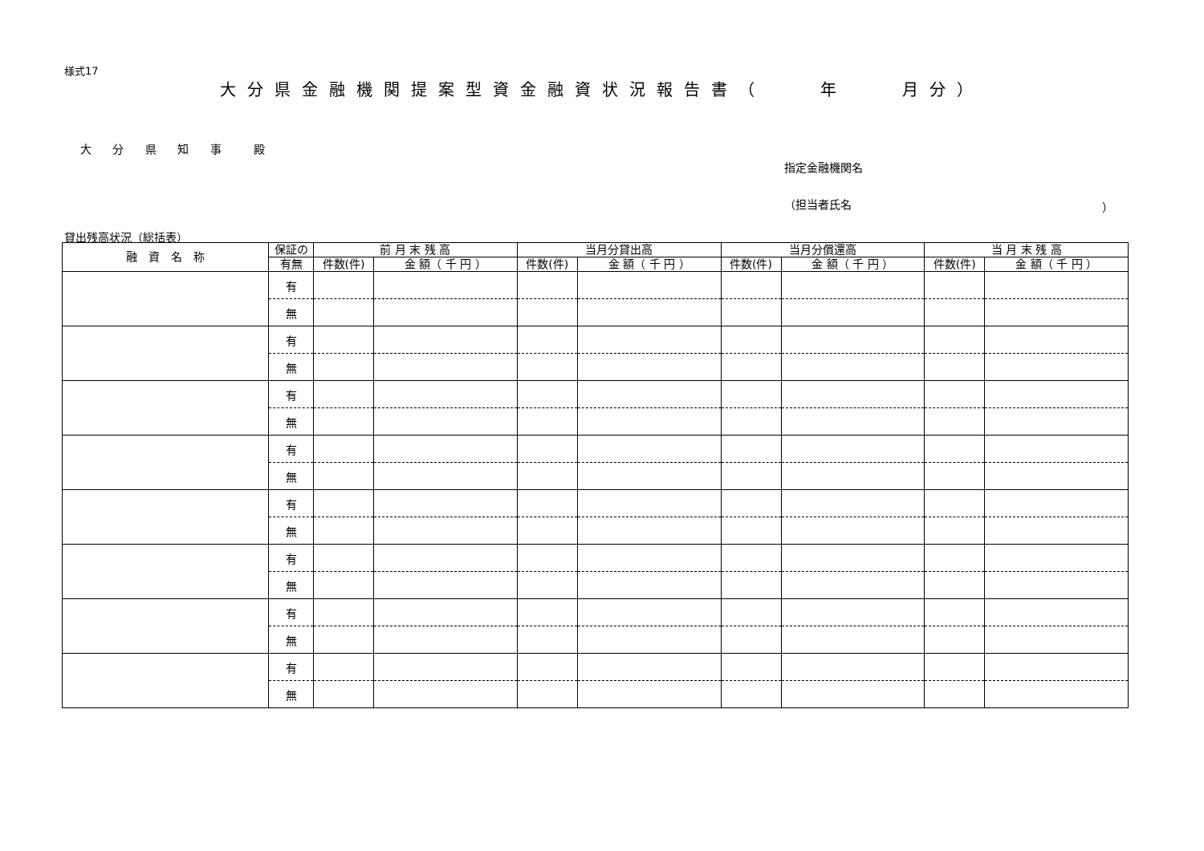様式17
大分県金融機関提案型資金融資状況報告書（　　年　　月分）
大 分 県 知 事 　殿
指定金融機関名
（担当者氏名 ）
貸出残高状況（総括表）
| 融 資 名 称 | 保証の | 前 月 末 残 高 | | 当月分貸出高 | | 当月分償還高 | | 当 月 末 残 高 | |
| --- | --- | --- | --- | --- | --- | --- | --- | --- | --- |
| | 有無 | 件数(件) | 金 額（ 千 円 ） | 件数(件) | 金 額（ 千 円 ） | 件数(件) | 金 額（ 千 円 ） | 件数(件) | 金 額（ 千 円 ） |
| | 有 | | | | | | | | |
| | 無 | | | | | | | | |
| | 有 | | | | | | | | |
| | 無 | | | | | | | | |
| | 有 | | | | | | | | |
| | 無 | | | | | | | | |
| | 有 | | | | | | | | |
| | 無 | | | | | | | | |
| | 有 | | | | | | | | |
| | 無 | | | | | | | | |
| | 有 | | | | | | | | |
| | 無 | | | | | | | | |
| | 有 | | | | | | | | |
| | 無 | | | | | | | | |
| | 有 | | | | | | | | |
| | 無 | | | | | | | | |